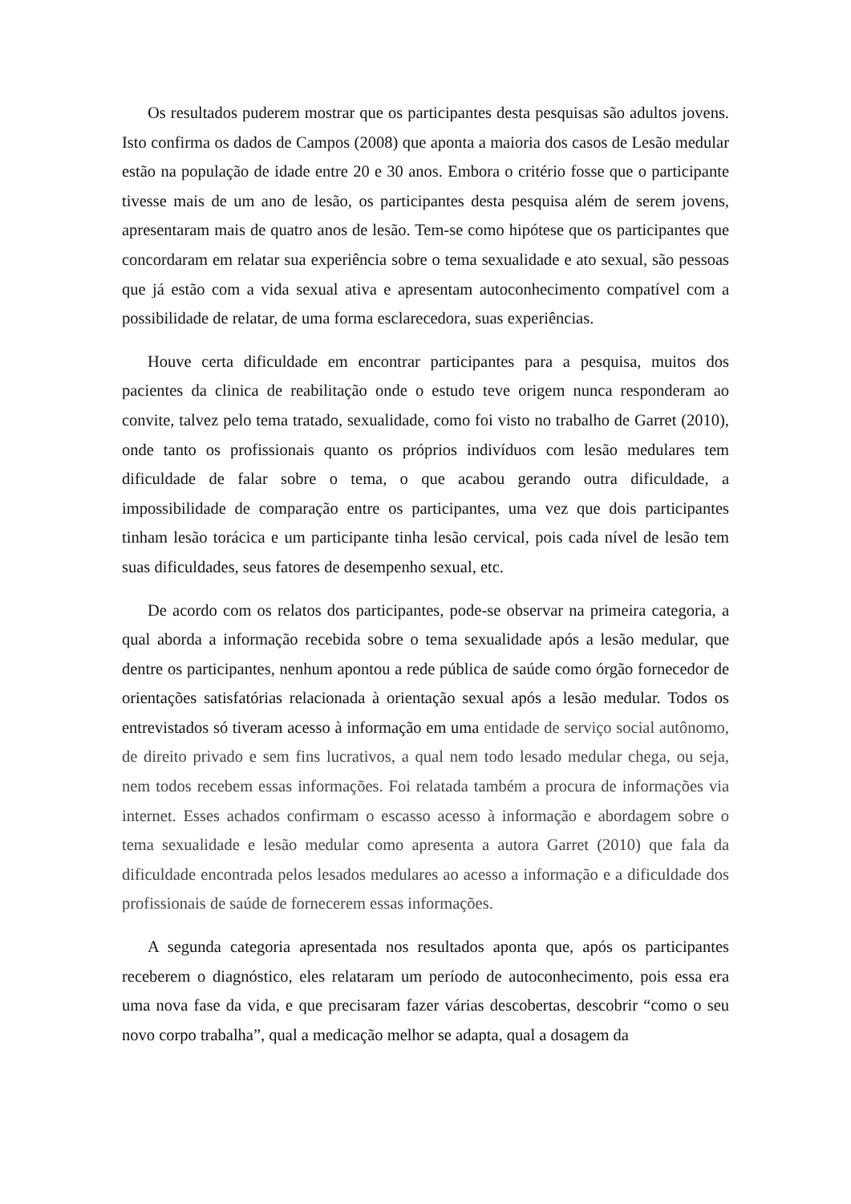Os resultados puderem mostrar que os participantes desta pesquisas são adultos jovens. Isto confirma os dados de Campos (2008) que aponta a maioria dos casos de Lesão medular estão na população de idade entre 20 e 30 anos. Embora o critério fosse que o participante tivesse mais de um ano de lesão, os participantes desta pesquisa além de serem jovens, apresentaram mais de quatro anos de lesão. Tem-se como hipótese que os participantes que concordaram em relatar sua experiência sobre o tema sexualidade e ato sexual, são pessoas que já estão com a vida sexual ativa e apresentam autoconhecimento compatível com a possibilidade de relatar, de uma forma esclarecedora, suas experiências.
Houve certa dificuldade em encontrar participantes para a pesquisa, muitos dos pacientes da clinica de reabilitação onde o estudo teve origem nunca responderam ao convite, talvez pelo tema tratado, sexualidade, como foi visto no trabalho de Garret (2010), onde tanto os profissionais quanto os próprios indivíduos com lesão medulares tem dificuldade de falar sobre o tema, o que acabou gerando outra dificuldade, a impossibilidade de comparação entre os participantes, uma vez que dois participantes tinham lesão torácica e um participante tinha lesão cervical, pois cada nível de lesão tem suas dificuldades, seus fatores de desempenho sexual, etc.
De acordo com os relatos dos participantes, pode-se observar na primeira categoria, a qual aborda a informação recebida sobre o tema sexualidade após a lesão medular, que dentre os participantes, nenhum apontou a rede pública de saúde como órgão fornecedor de orientações satisfatórias relacionada à orientação sexual após a lesão medular. Todos os entrevistados só tiveram acesso à informação em uma entidade de serviço social autônomo, de direito privado e sem fins lucrativos, a qual nem todo lesado medular chega, ou seja, nem todos recebem essas informações. Foi relatada também a procura de informações via internet. Esses achados confirmam o escasso acesso à informação e abordagem sobre o tema sexualidade e lesão medular como apresenta a autora Garret (2010) que fala da dificuldade encontrada pelos lesados medulares ao acesso a informação e a dificuldade dos profissionais de saúde de fornecerem essas informações.
A segunda categoria apresentada nos resultados aponta que, após os participantes receberem o diagnóstico, eles relataram um período de autoconhecimento, pois essa era uma nova fase da vida, e que precisaram fazer várias descobertas, descobrir “como o seu novo corpo trabalha”, qual a medicação melhor se adapta, qual a dosagem da